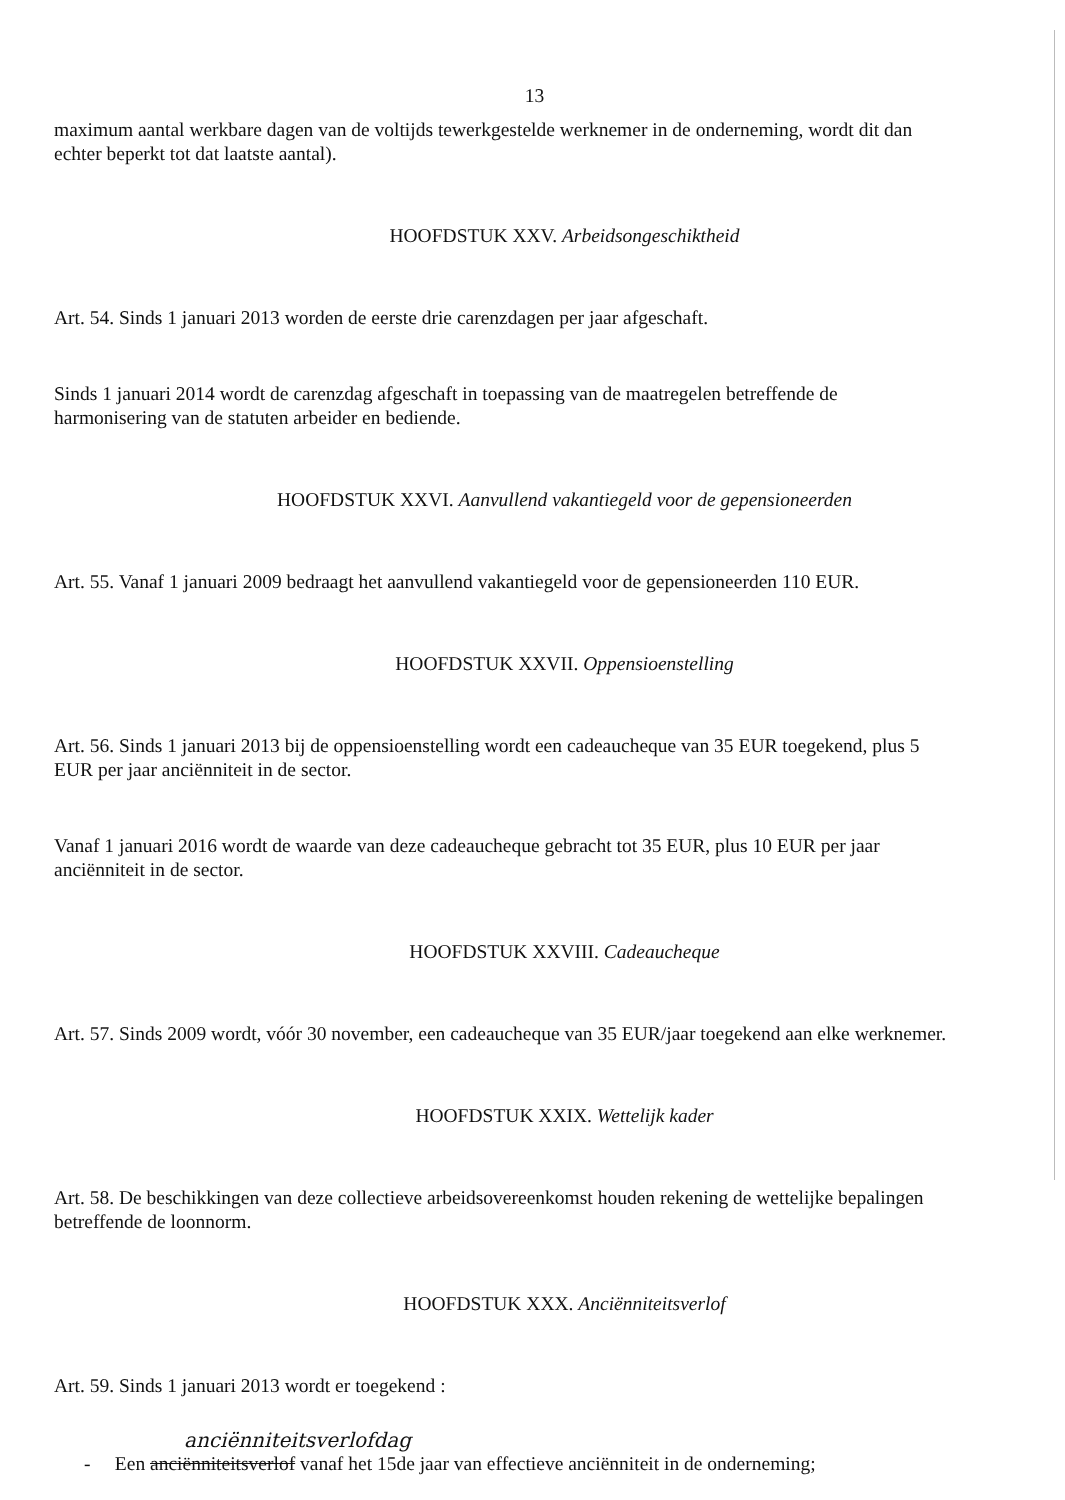13
maximum aantal werkbare dagen van de voltijds tewerkgestelde werknemer in de onderneming, wordt dit dan echter beperkt tot dat laatste aantal).
HOOFDSTUK XXV. Arbeidsongeschiktheid
Art. 54. Sinds 1 januari 2013 worden de eerste drie carenzdagen per jaar afgeschaft.
Sinds 1 januari 2014 wordt de carenzdag afgeschaft in toepassing van de maatregelen betreffende de harmonisering van de statuten arbeider en bediende.
HOOFDSTUK XXVI. Aanvullend vakantiegeld voor de gepensioneerden
Art. 55. Vanaf 1 januari 2009 bedraagt het aanvullend vakantiegeld voor de gepensioneerden 110 EUR.
HOOFDSTUK XXVII. Oppensioenstelling
Art. 56. Sinds 1 januari 2013 bij de oppensioenstelling wordt een cadeaucheque van 35 EUR toegekend, plus 5 EUR per jaar anciënniteit in de sector.
Vanaf 1 januari 2016 wordt de waarde van deze cadeaucheque gebracht tot 35 EUR, plus 10 EUR per jaar anciënniteit in de sector.
HOOFDSTUK XXVIII. Cadeaucheque
Art. 57. Sinds 2009 wordt, vóór 30 november, een cadeaucheque van 35 EUR/jaar toegekend aan elke werknemer.
HOOFDSTUK XXIX. Wettelijk kader
Art. 58. De beschikkingen van deze collectieve arbeidsovereenkomst houden rekening de wettelijke bepalingen betreffende de loonnorm.
HOOFDSTUK XXX. Anciënniteitsverlof
Art. 59. Sinds 1 januari 2013 wordt er toegekend :
anciënniteitsverlofdag
- Een anciënniteitsverlof vanaf het 15de jaar van effectieve anciënniteit in de onderneming;